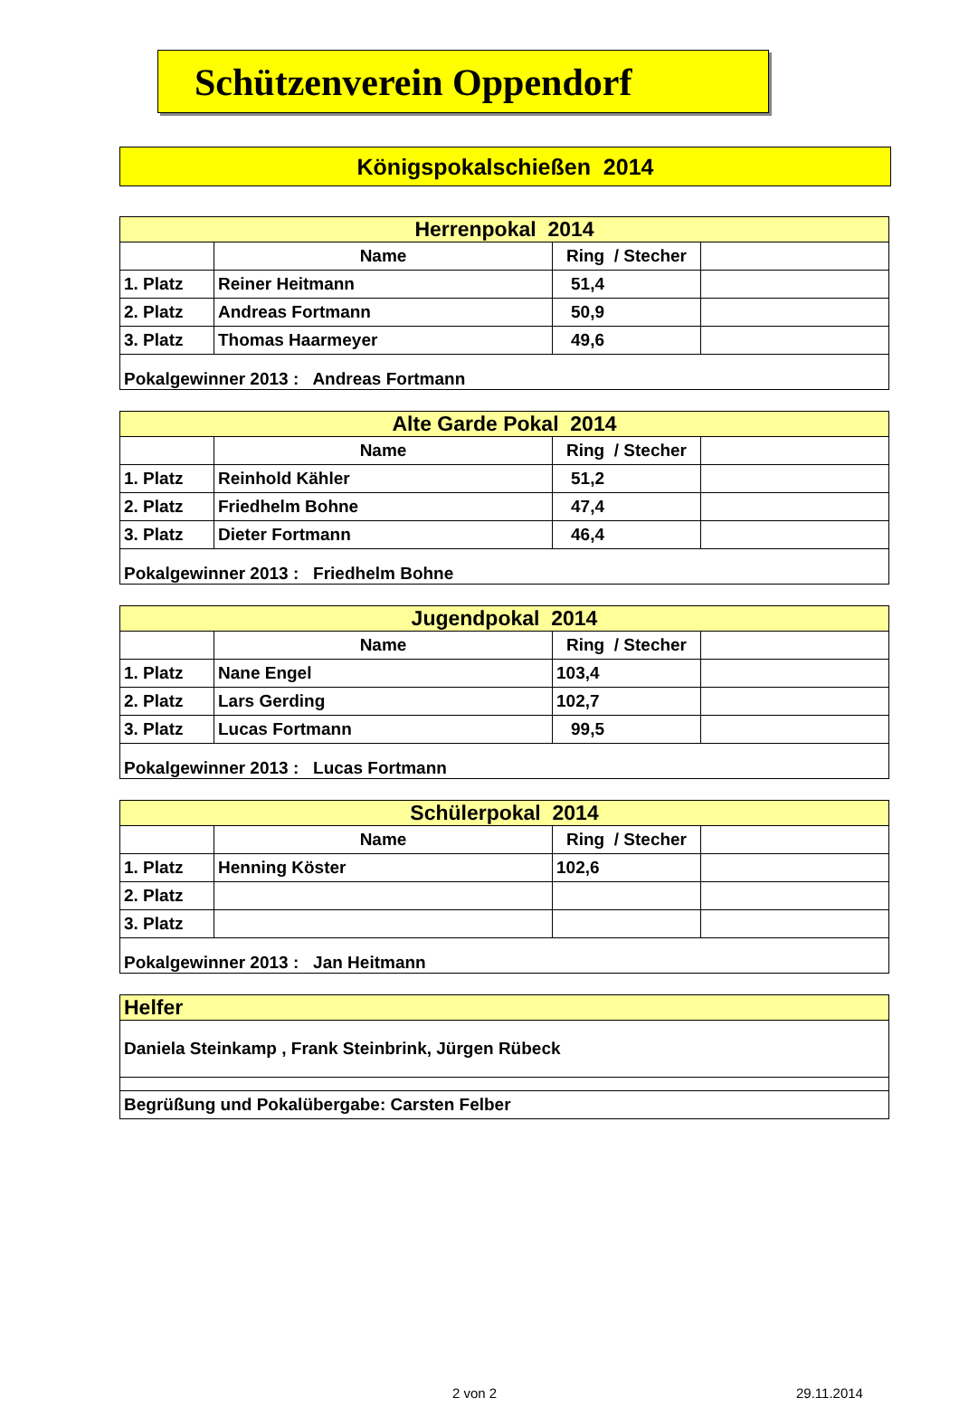Schützenverein Oppendorf
Königspokalschießen 2014
| Herrenpokal 2014 | | | |
| --- | --- | --- | --- |
| | Name | Ring / Stecher | |
| 1. Platz | Reiner Heitmann | 51,4 | |
| 2. Platz | Andreas Fortmann | 50,9 | |
| 3. Platz | Thomas Haarmeyer | 49,6 | |
| Pokalgewinner 2013 : Andreas Fortmann | | | |
| Alte Garde Pokal 2014 | | | |
| --- | --- | --- | --- |
| | Name | Ring / Stecher | |
| 1. Platz | Reinhold Kähler | 51,2 | |
| 2. Platz | Friedhelm Bohne | 47,4 | |
| 3. Platz | Dieter Fortmann | 46,4 | |
| Pokalgewinner 2013 : Friedhelm Bohne | | | |
| Jugendpokal 2014 | | | |
| --- | --- | --- | --- |
| | Name | Ring / Stecher | |
| 1. Platz | Nane Engel | 103,4 | |
| 2. Platz | Lars Gerding | 102,7 | |
| 3. Platz | Lucas Fortmann | 99,5 | |
| Pokalgewinner 2013 : Lucas Fortmann | | | |
| Schülerpokal 2014 | | | |
| --- | --- | --- | --- |
| | Name | Ring / Stecher | |
| 1. Platz | Henning Köster | 102,6 | |
| 2. Platz | | | |
| 3. Platz | | | |
| Pokalgewinner 2013 : Jan Heitmann | | | |
| Helfer |
| --- |
| Daniela Steinkamp , Frank Steinbrink, Jürgen Rübeck |
| Begrüßung und Pokalübergabe: Carsten Felber |
2 von 2 29.11.2014